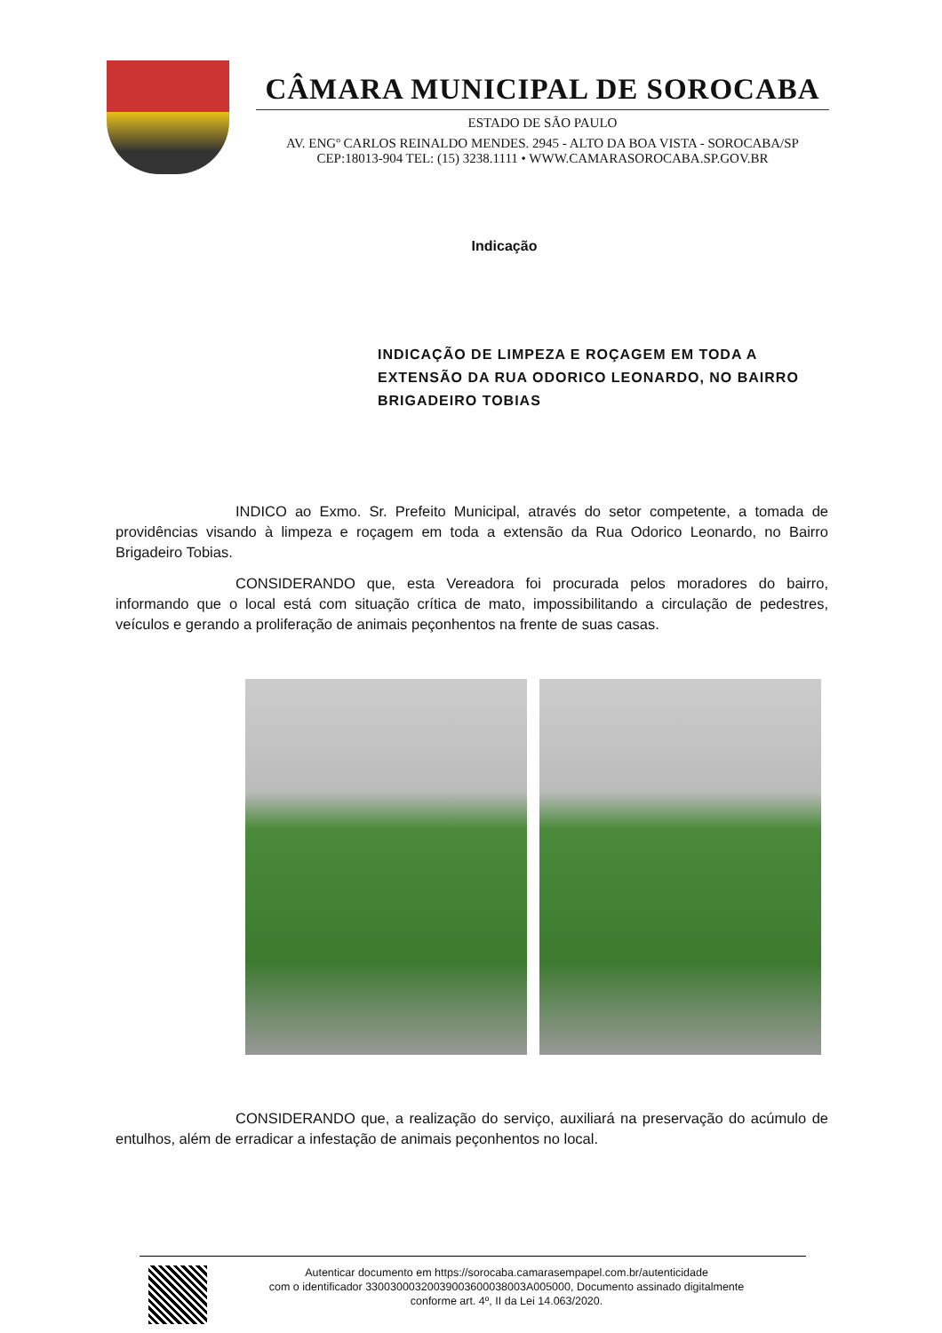CÂMARA MUNICIPAL DE SOROCABA
ESTADO DE SÃO PAULO
AV. ENGº CARLOS REINALDO MENDES. 2945 - ALTO DA BOA VISTA - SOROCABA/SP
CEP:18013-904 TEL: (15) 3238.1111 • WWW.CAMARASOROCABA.SP.GOV.BR
Indicação
INDICAÇÃO DE LIMPEZA E ROÇAGEM EM TODA A EXTENSÃO DA RUA ODORICO LEONARDO, NO BAIRRO BRIGADEIRO TOBIAS
INDICO ao Exmo. Sr. Prefeito Municipal, através do setor competente, a tomada de providências visando à limpeza e roçagem em toda a extensão da Rua Odorico Leonardo, no Bairro Brigadeiro Tobias.
CONSIDERANDO que, esta Vereadora foi procurada pelos moradores do bairro, informando que o local está com situação crítica de mato, impossibilitando a circulação de pedestres, veículos e gerando a proliferação de animais peçonhentos na frente de suas casas.
CONSIDERANDO que, a realização do serviço, auxiliará na preservação do acúmulo de entulhos, além de erradicar a infestação de animais peçonhentos no local.
Autenticar documento em https://sorocaba.camarasempapel.com.br/autenticidade
com o identificador 33003000320039003600038003A005000, Documento assinado digitalmente
conforme art. 4º, II da Lei 14.063/2020.